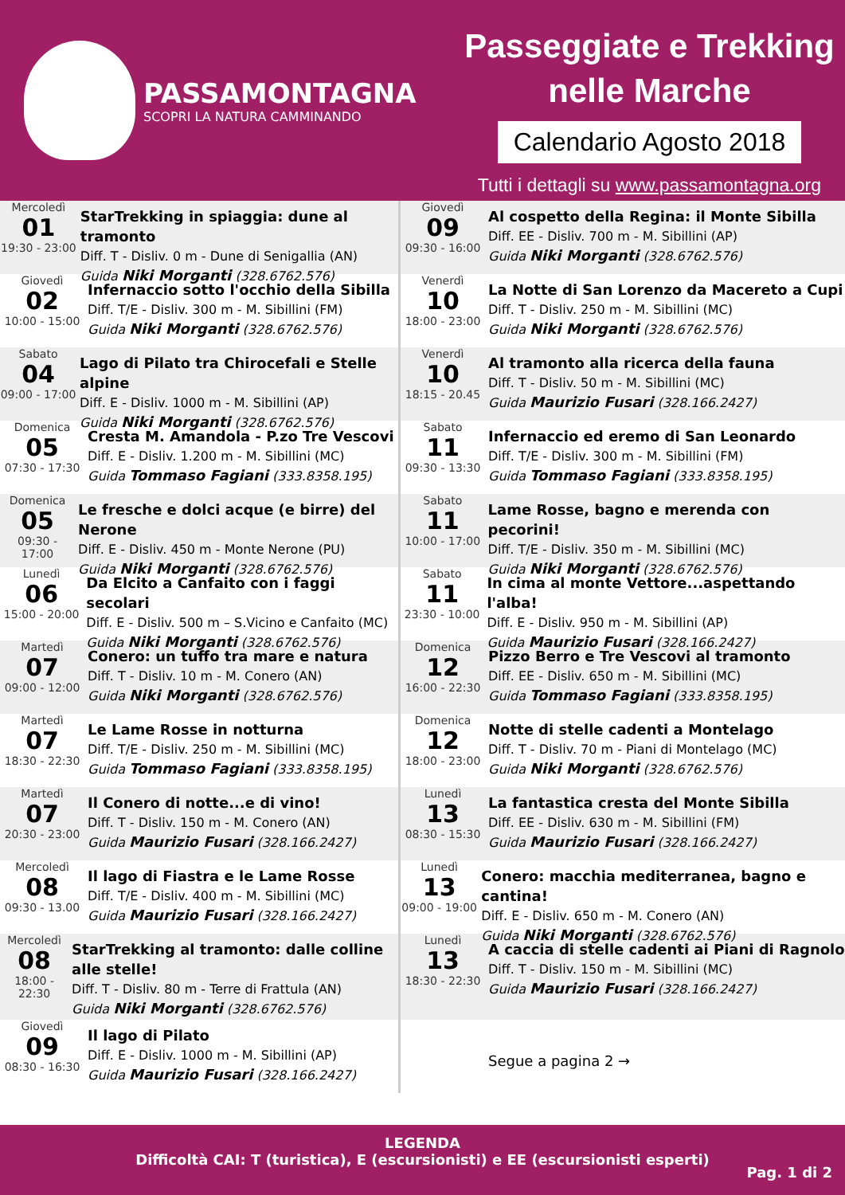PASSAMONTAGNA
SCOPRI LA NATURA CAMMINANDO
Passeggiate e Trekking
nelle Marche
Calendario Agosto 2018
Tutti i dettagli su www.passamontagna.org
Mercoledì
01
19:30 - 23:00
StarTrekking in spiaggia: dune al tramonto
Diff. T - Disliv. 0 m - Dune di Senigallia (AN)
Guida Niki Morganti (328.6762.576)
Giovedì
02
10:00 - 15:00
Infernaccio sotto l'occhio della Sibilla
Diff. T/E - Disliv. 300 m - M. Sibillini (FM)
Guida Niki Morganti (328.6762.576)
Sabato
04
09:00 - 17:00
Lago di Pilato tra Chirocefali e Stelle alpine
Diff. E - Disliv. 1000 m - M. Sibillini (AP)
Guida Niki Morganti (328.6762.576)
Domenica
05
07:30 - 17:30
Cresta M. Amandola - P.zo Tre Vescovi
Diff. E - Disliv. 1.200 m - M. Sibillini (MC)
Guida Tommaso Fagiani (333.8358.195)
Domenica
05
09:30 - 17:00
Le fresche e dolci acque (e birre) del Nerone
Diff. E - Disliv. 450 m - Monte Nerone (PU)
Guida Niki Morganti (328.6762.576)
Lunedì
06
15:00 - 20:00
Da Elcito a Canfaito con i faggi secolari
Diff. E - Disliv. 500 m – S.Vicino e Canfaito (MC)
Guida Niki Morganti (328.6762.576)
Martedì
07
09:00 - 12:00
Conero: un tuffo tra mare e natura
Diff. T - Disliv. 10 m - M. Conero (AN)
Guida Niki Morganti (328.6762.576)
Martedì
07
18:30 - 22:30
Le Lame Rosse in notturna
Diff. T/E - Disliv. 250 m - M. Sibillini (MC)
Guida Tommaso Fagiani (333.8358.195)
Martedì
07
20:30 - 23:00
Il Conero di notte...e di vino!
Diff. T - Disliv. 150 m - M. Conero (AN)
Guida Maurizio Fusari (328.166.2427)
Mercoledì
08
09:30 - 13.00
Il lago di Fiastra e le Lame Rosse
Diff. T/E - Disliv. 400 m - M. Sibillini (MC)
Guida Maurizio Fusari (328.166.2427)
Mercoledì
08
18:00 - 22:30
StarTrekking al tramonto: dalle colline alle stelle!
Diff. T - Disliv. 80 m - Terre di Frattula (AN)
Guida Niki Morganti (328.6762.576)
Giovedì
09
08:30 - 16:30
Il lago di Pilato
Diff. E - Disliv. 1000 m - M. Sibillini (AP)
Guida Maurizio Fusari (328.166.2427)
Giovedì
09
09:30 - 16:00
Al cospetto della Regina: il Monte Sibilla
Diff. EE - Disliv. 700 m - M. Sibillini (AP)
Guida Niki Morganti (328.6762.576)
Venerdì
10
18:00 - 23:00
La Notte di San Lorenzo da Macereto a Cupi
Diff. T - Disliv. 250 m - M. Sibillini (MC)
Guida Niki Morganti (328.6762.576)
Venerdì
10
18:15 - 20.45
Al tramonto alla ricerca della fauna
Diff. T - Disliv. 50 m - M. Sibillini (MC)
Guida Maurizio Fusari (328.166.2427)
Sabato
11
09:30 - 13:30
Infernaccio ed eremo di San Leonardo
Diff. T/E - Disliv. 300 m - M. Sibillini (FM)
Guida Tommaso Fagiani (333.8358.195)
Sabato
11
10:00 - 17:00
Lame Rosse, bagno e merenda con pecorini!
Diff. T/E - Disliv. 350 m - M. Sibillini (MC)
Guida Niki Morganti (328.6762.576)
Sabato
11
23:30 - 10:00
In cima al monte Vettore...aspettando l'alba!
Diff. E - Disliv. 950 m - M. Sibillini (AP)
Guida Maurizio Fusari (328.166.2427)
Domenica
12
16:00 - 22:30
Pizzo Berro e Tre Vescovi al tramonto
Diff. EE - Disliv. 650 m - M. Sibillini (MC)
Guida Tommaso Fagiani (333.8358.195)
Domenica
12
18:00 - 23:00
Notte di stelle cadenti a Montelago
Diff. T - Disliv. 70 m - Piani di Montelago (MC)
Guida Niki Morganti (328.6762.576)
Lunedì
13
08:30 - 15:30
La fantastica cresta del Monte Sibilla
Diff. EE - Disliv. 630 m - M. Sibillini (FM)
Guida Maurizio Fusari (328.166.2427)
Lunedì
13
09:00 - 19:00
Conero: macchia mediterranea, bagno e cantina!
Diff. E - Disliv. 650 m - M. Conero (AN)
Guida Niki Morganti (328.6762.576)
Lunedì
13
18:30 - 22:30
A caccia di stelle cadenti ai Piani di Ragnolo
Diff. T - Disliv. 150 m - M. Sibillini (MC)
Guida Maurizio Fusari (328.166.2427)
Segue a pagina 2 →
LEGENDA
Difficoltà CAI: T (turistica), E (escursionisti) e EE (escursionisti esperti)
Pag. 1 di 2